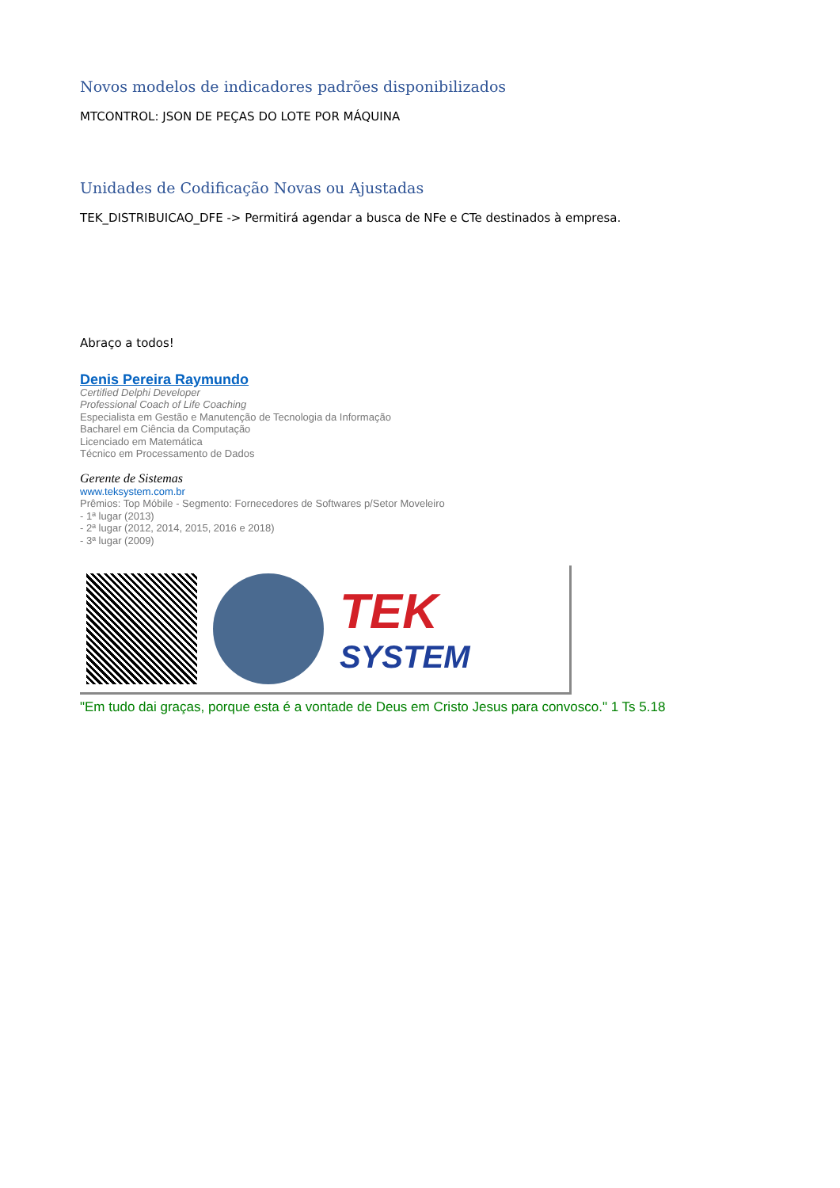Novos modelos de indicadores padrões disponibilizados
MTCONTROL: JSON DE PEÇAS DO LOTE POR MÁQUINA
Unidades de Codificação Novas ou Ajustadas
TEK_DISTRIBUICAO_DFE -> Permitirá agendar a busca de NFe e CTe destinados à empresa.
Abraço a todos!
Denis Pereira Raymundo
Certified Delphi Developer
Professional Coach of Life Coaching
Especialista em Gestão e Manutenção de Tecnologia da Informação
Bacharel em Ciência da Computação
Licenciado em Matemática
Técnico em Processamento de Dados
Gerente de Sistemas
www.teksystem.com.br
Prêmios: Top Móbile - Segmento: Fornecedores de Softwares p/Setor Moveleiro
- 1ª lugar (2013)
- 2ª lugar (2012, 2014, 2015, 2016 e 2018)
- 3ª lugar (2009)
TEK
SYSTEM
"Em tudo dai graças, porque esta é a vontade de Deus em Cristo Jesus para convosco." 1 Ts 5.18